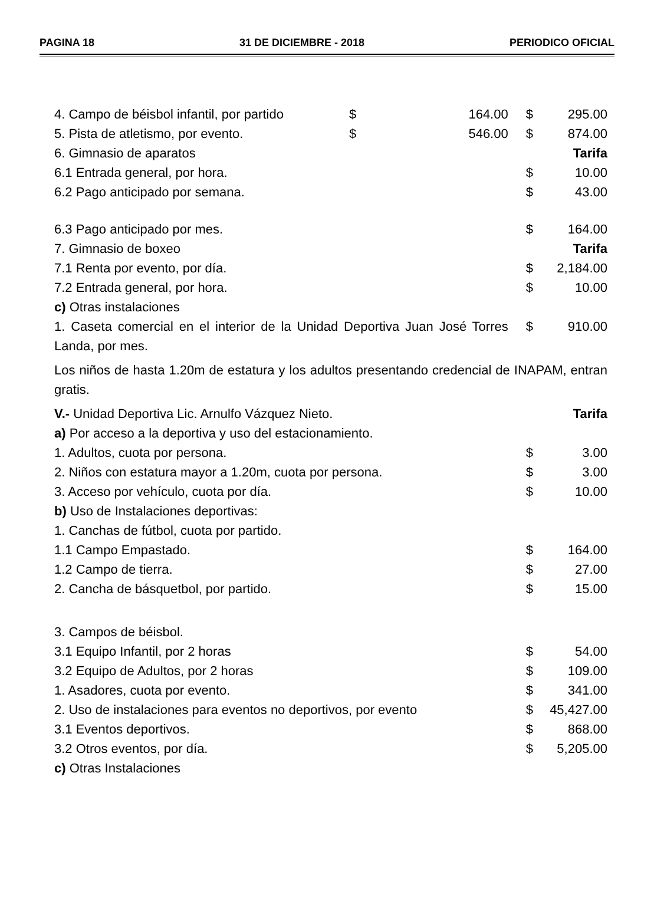PAGINA 18 31 DE DICIEMBRE - 2018 PERIODICO OFICIAL
| 4. Campo de béisbol infantil, por partido | $ | 164.00 | $ | 295.00 |
| 5. Pista de atletismo, por evento. | $ | 546.00 | $ | 874.00 |
| 6. Gimnasio de aparatos | | | | Tarifa |
| 6.1 Entrada general, por hora. | | | $ | 10.00 |
| 6.2 Pago anticipado por semana. | | | $ | 43.00 |
| 6.3 Pago anticipado por mes. | | | $ | 164.00 |
| 7. Gimnasio de boxeo | | | | Tarifa |
| 7.1 Renta por evento, por día. | | | $ | 2,184.00 |
| 7.2 Entrada general, por hora. | | | $ | 10.00 |
| c) Otras instalaciones | | | | |
| 1. Caseta comercial en el interior de la Unidad Deportiva Juan José Torres Landa, por mes. | | | $ | 910.00 |
| Los niños de hasta 1.20m de estatura y los adultos presentando credencial de INAPAM, entran gratis. | | | | |
| V.- Unidad Deportiva Lic. Arnulfo Vázquez Nieto. | | | | Tarifa |
| a) Por acceso a la deportiva y uso del estacionamiento. | | | | |
| 1. Adultos, cuota por persona. | | | $ | 3.00 |
| 2. Niños con estatura mayor a 1.20m, cuota por persona. | | | $ | 3.00 |
| 3. Acceso por vehículo, cuota por día. | | | $ | 10.00 |
| b) Uso de Instalaciones deportivas: | | | | |
| 1. Canchas de fútbol, cuota por partido. | | | | |
| 1.1 Campo Empastado. | | | $ | 164.00 |
| 1.2 Campo de tierra. | | | $ | 27.00 |
| 2. Cancha de básquetbol, por partido. | | | $ | 15.00 |
| 3. Campos de béisbol. | | | | |
| 3.1 Equipo Infantil, por 2 horas | | | $ | 54.00 |
| 3.2 Equipo de Adultos, por 2 horas | | | $ | 109.00 |
| 1. Asadores, cuota por evento. | | | $ | 341.00 |
| 2. Uso de instalaciones para eventos no deportivos, por evento | | | $ | 45,427.00 |
| 3.1 Eventos deportivos. | | | $ | 868.00 |
| 3.2 Otros eventos, por día. | | | $ | 5,205.00 |
| c) Otras Instalaciones | | | | |